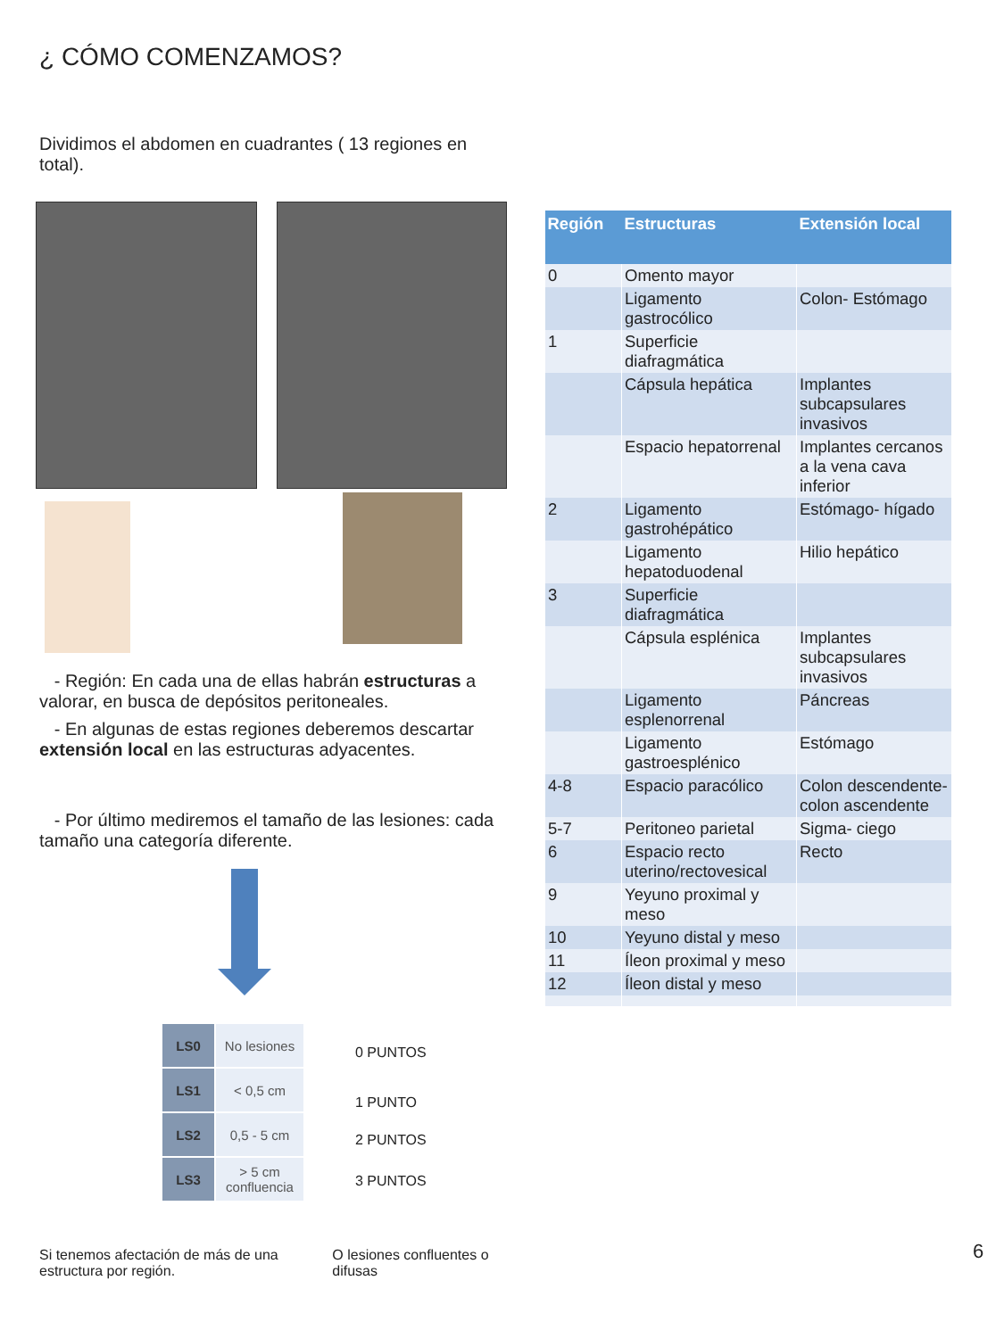¿ CÓMO COMENZAMOS?
Dividimos el abdomen en cuadrantes ( 13 regiones en total).
- Región: En cada una de ellas habrán estructuras a valorar, en busca de depósitos peritoneales.
- En algunas de estas regiones deberemos descartar extensión local en las estructuras adyacentes.
- Por último mediremos el tamaño de las lesiones: cada tamaño una categoría diferente.
| LS0 | No lesiones |
| LS1 | < 0,5 cm |
| LS2 | 0,5 - 5 cm |
| LS3 | > 5 cm confluencia |
0 PUNTOS
1 PUNTO
2 PUNTOS
3 PUNTOS
Si tenemos afectación de más de una estructura por región.
O lesiones confluentes o difusas
| Región | Estructuras | Extensión local |
| --- | --- | --- |
| 0 | Omento mayor | |
| | Ligamento gastrocólico | Colon- Estómago |
| 1 | Superficie diafragmática | |
| | Cápsula hepática | Implantes subcapsulares invasivos |
| | Espacio hepatorrenal | Implantes cercanos a la vena cava inferior |
| 2 | Ligamento gastrohépático | Estómago- hígado |
| | Ligamento hepatoduodenal | Hilio hepático |
| 3 | Superficie diafragmática | |
| | Cápsula esplénica | Implantes subcapsulares invasivos |
| | Ligamento esplenorrenal | Páncreas |
| | Ligamento gastroesplénico | Estómago |
| 4-8 | Espacio paracólico | Colon descendente- colon ascendente |
| 5-7 | Peritoneo parietal | Sigma- ciego |
| 6 | Espacio recto uterino/rectovesical | Recto |
| 9 | Yeyuno proximal y meso | |
| 10 | Yeyuno distal y meso | |
| 11 | Íleon proximal y meso | |
| 12 | Íleon distal y meso | |
6